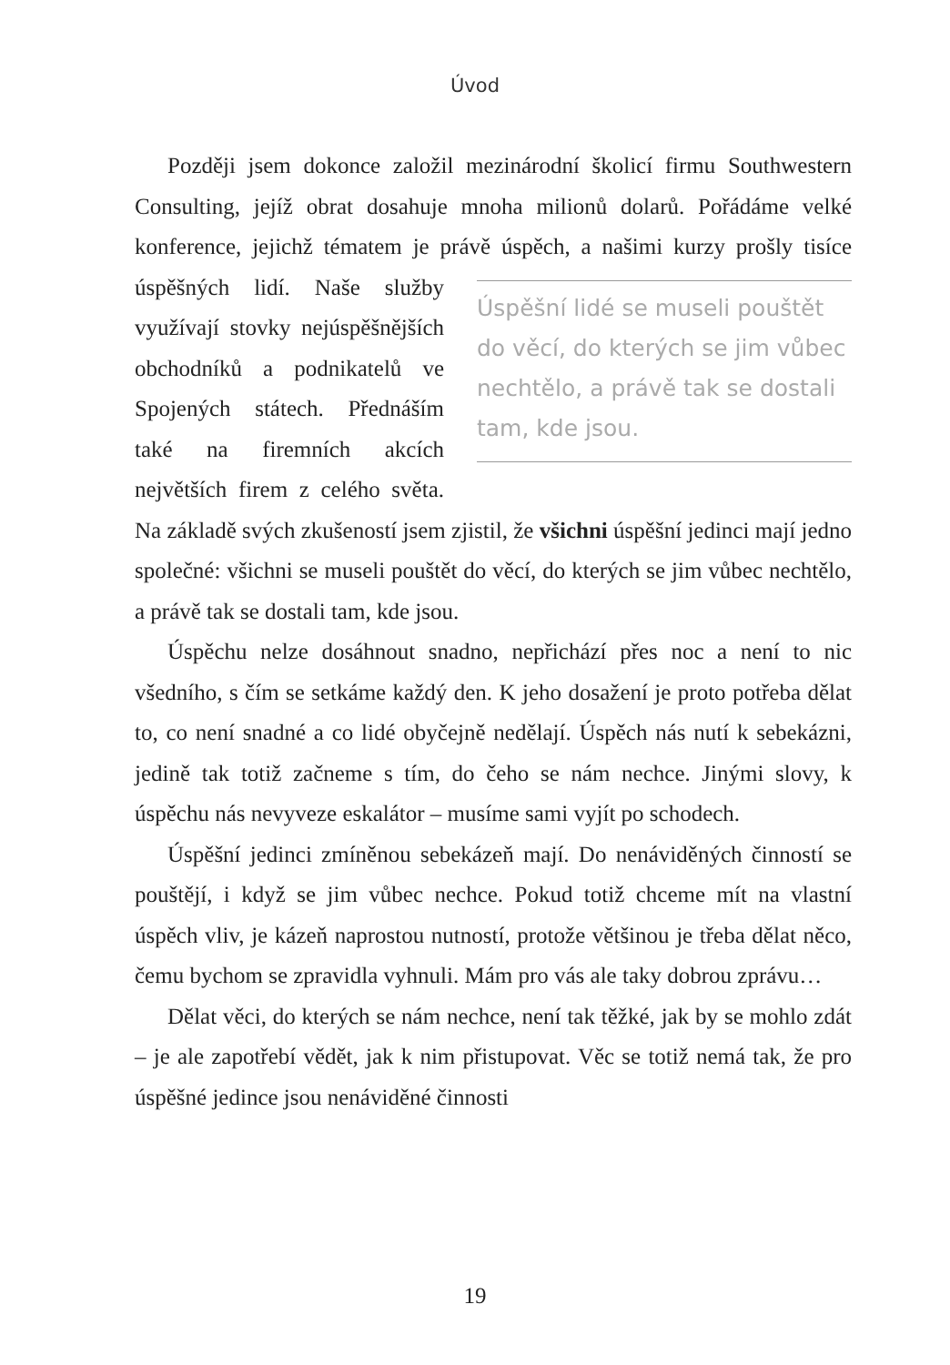Úvod
Později jsem dokonce založil mezinárodní školicí firmu Southwestern Consulting, jejíž obrat dosahuje mnoha milionů dolarů. Pořádáme velké konference, jejichž tématem je právě úspěch, Úspěšní lidé se museli pouštět do věcí, do kterých se jim vůbec nechtělo, a právě tak se dostali tam, kde jsou. a našimi kurzy prošly tisíce úspěšných lidí. Naše služby využívají stovky nejúspěšnějších obchodníků a podnikatelů ve Spojených státech. Přednáším také na firemních akcích největších firem z celého světa. Na základě svých zkušeností jsem zjistil, že všichni úspěšní jedinci mají jedno společné: všichni se museli pouštět do věcí, do kterých se jim vůbec nechtělo, a právě tak se dostali tam, kde jsou.
Úspěchu nelze dosáhnout snadno, nepřichází přes noc a není to nic všedního, s čím se setkáme každý den. K jeho dosažení je proto potřeba dělat to, co není snadné a co lidé obyčejně nedělají. Úspěch nás nutí k sebekázni, jedině tak totiž začneme s tím, do čeho se nám nechce. Jinými slovy, k úspěchu nás nevyveze eskalátor – musíme sami vyjít po schodech.
Úspěšní jedinci zmíněnou sebekázeň mají. Do nenáviděných činností se pouštějí, i když se jim vůbec nechce. Pokud totiž chceme mít na vlastní úspěch vliv, je kázeň naprostou nutností, protože většinou je třeba dělat něco, čemu bychom se zpravidla vyhnuli. Mám pro vás ale taky dobrou zprávu…
Dělat věci, do kterých se nám nechce, není tak těžké, jak by se mohlo zdát – je ale zapotřebí vědět, jak k nim přistupovat. Věc se totiž nemá tak, že pro úspěšné jedince jsou nenáviděné činnosti
19